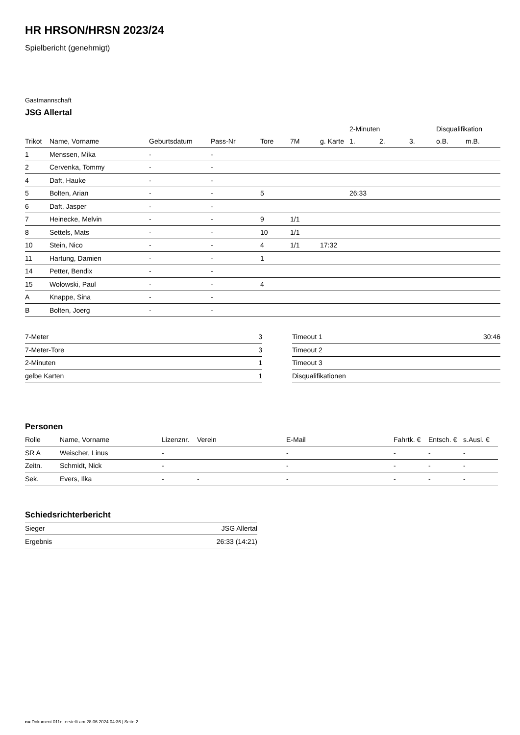HR HRSON/HRSN 2023/24
Spielbericht (genehmigt)
Gastmannschaft
JSG Allertal
| | | | | | | | 2-Minuten | | | Disqualifikation | |
| --- | --- | --- | --- | --- | --- | --- | --- | --- | --- | --- | --- |
| Trikot | Name, Vorname | Geburtsdatum | Pass-Nr | Tore | 7M | g. Karte | 1. | 2. | 3. | o.B. | m.B. |
| 1 | Menssen, Mika | - | - | | | | | | | | |
| 2 | Cervenka, Tommy | - | - | | | | | | | | |
| 4 | Daft, Hauke | - | - | | | | | | | | |
| 5 | Bolten, Arian | - | - | 5 | | | 26:33 | | | | |
| 6 | Daft, Jasper | - | - | | | | | | | | |
| 7 | Heinecke, Melvin | - | - | 9 | 1/1 | | | | | | |
| 8 | Settels, Mats | - | - | 10 | 1/1 | | | | | | |
| 10 | Stein, Nico | - | - | 4 | 1/1 | 17:32 | | | | | |
| 11 | Hartung, Damien | - | - | 1 | | | | | | | |
| 14 | Petter, Bendix | - | - | | | | | | | | |
| 15 | Wolowski, Paul | - | - | 4 | | | | | | | |
| A | Knappe, Sina | - | - | | | | | | | | |
| B | Bolten, Joerg | - | - | | | | | | | | |
| 7-Meter | 3 |
| 7-Meter-Tore | 3 |
| 2-Minuten | 1 |
| gelbe Karten | 1 |
| Timeout 1 | 30:46 |
| Timeout 2 | |
| Timeout 3 | |
| Disqualifikationen | |
Personen
| Rolle | Name, Vorname | Lizenznr. | Verein | E-Mail | Fahrtk. € | Entsch. € | s.Ausl. € |
| --- | --- | --- | --- | --- | --- | --- | --- |
| SR A | Weischer, Linus | - | | - | - | - | - |
| Zeitn. | Schmidt, Nick | - | | - | - | - | - |
| Sek. | Evers, Ilka | - | - | - | - | - | - |
Schiedsrichterbericht
| Sieger | JSG Allertal |
| Ergebnis | 26:33 (14:21) |
nu.Dokument 011e, erstellt am 28.06.2024 04:36 | Seite 2